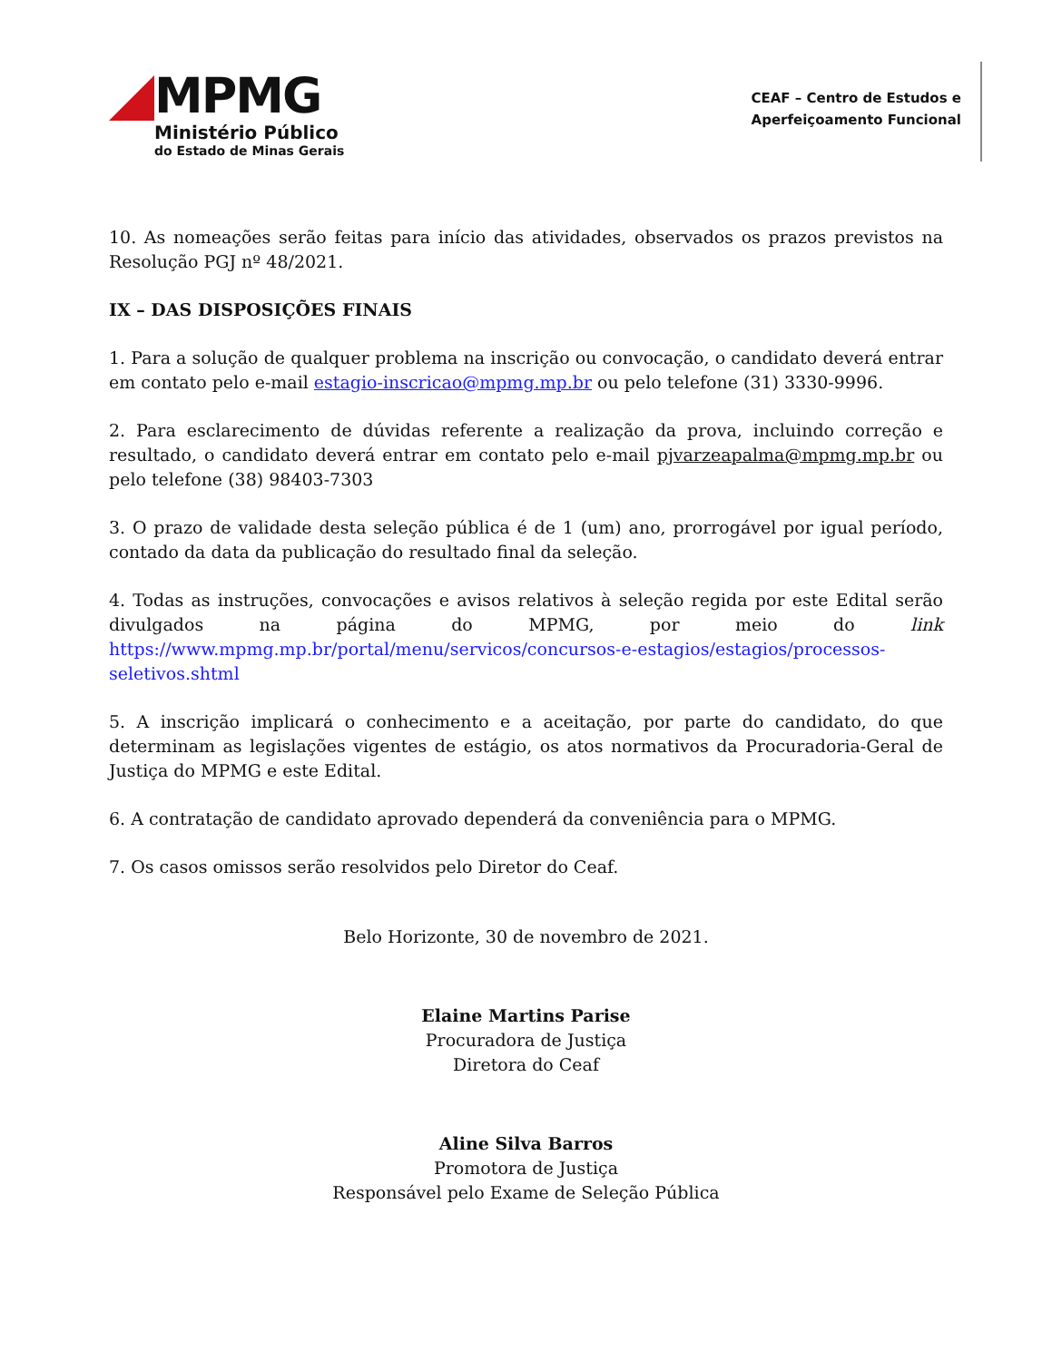MPMG
Ministério Público
do Estado de Minas Gerais
CEAF – Centro de Estudos e
Aperfeiçoamento Funcional
10. As nomeações serão feitas para início das atividades, observados os prazos previstos na Resolução PGJ nº 48/2021.
IX – DAS DISPOSIÇÕES FINAIS
1. Para a solução de qualquer problema na inscrição ou convocação, o candidato deverá entrar em contato pelo e-mail estagio-inscricao@mpmg.mp.br ou pelo telefone (31) 3330-9996.
2. Para esclarecimento de dúvidas referente a realização da prova, incluindo correção e resultado, o candidato deverá entrar em contato pelo e-mail pjvarzeapalma@mpmg.mp.br ou pelo telefone (38) 98403-7303
3. O prazo de validade desta seleção pública é de 1 (um) ano, prorrogável por igual período, contado da data da publicação do resultado final da seleção.
4. Todas as instruções, convocações e avisos relativos à seleção regida por este Edital serão divulgados na página do MPMG, por meio do link https://www.mpmg.mp.br/portal/menu/servicos/concursos-e-estagios/estagios/processos-seletivos.shtml
5. A inscrição implicará o conhecimento e a aceitação, por parte do candidato, do que determinam as legislações vigentes de estágio, os atos normativos da Procuradoria-Geral de Justiça do MPMG e este Edital.
6. A contratação de candidato aprovado dependerá da conveniência para o MPMG.
7. Os casos omissos serão resolvidos pelo Diretor do Ceaf.
Belo Horizonte, 30 de novembro de 2021.
Elaine Martins Parise
Procuradora de Justiça
Diretora do Ceaf
Aline Silva Barros
Promotora de Justiça
Responsável pelo Exame de Seleção Pública